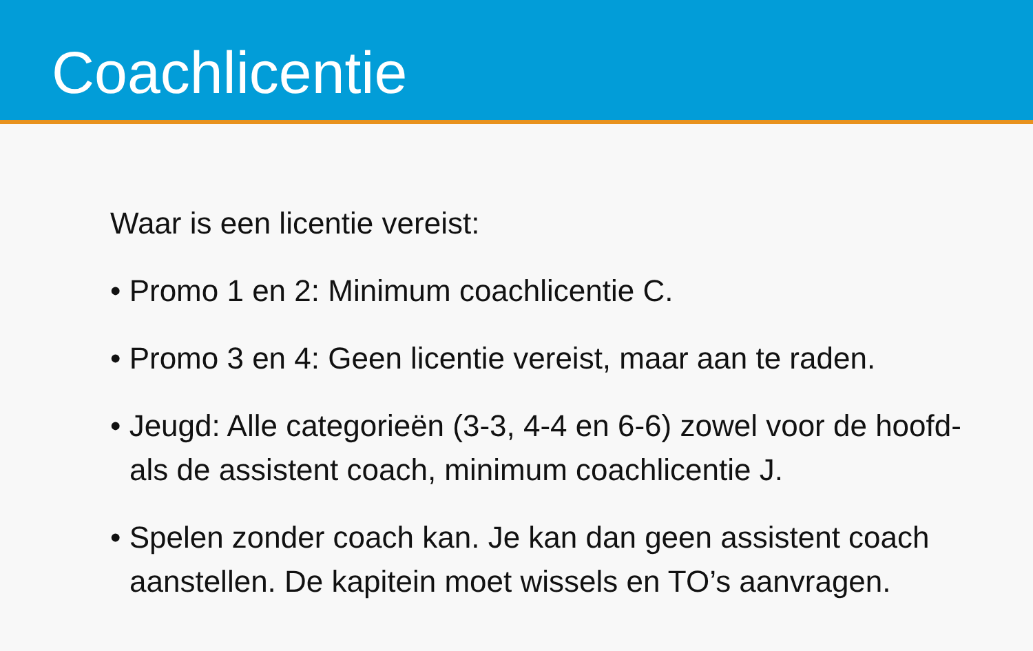Coachlicentie
Waar is een licentie vereist:
• Promo 1 en 2: Minimum coachlicentie C.
• Promo 3 en 4: Geen licentie vereist, maar aan te raden.
• Jeugd: Alle categorieën (3-3, 4-4 en 6-6) zowel voor de hoofd- als de assistent coach, minimum coachlicentie J.
• Spelen zonder coach kan. Je kan dan geen assistent coach aanstellen. De kapitein moet wissels en TO’s aanvragen.